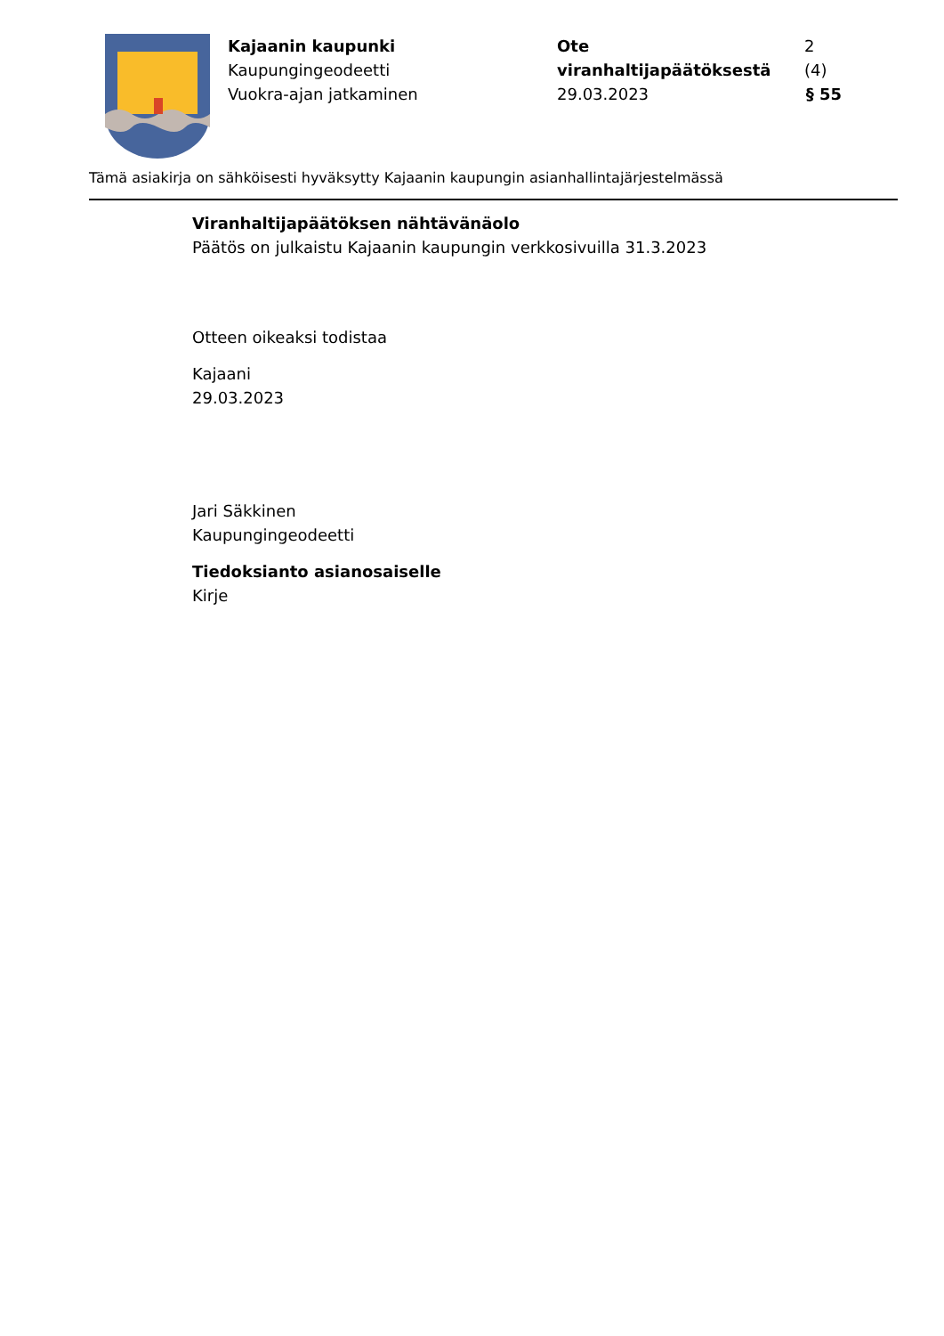Kajaanin kaupunki
Kaupungingeodeetti
Vuokra-ajan jatkaminen
Ote viranhaltijapäätöksestä 2 (4)
29.03.2023 § 55
Tämä asiakirja on sähköisesti hyväksytty Kajaanin kaupungin asianhallintajärjestelmässä
Viranhaltijapäätöksen nähtävänäolo
Päätös on julkaistu Kajaanin kaupungin verkkosivuilla 31.3.2023
Otteen oikeaksi todistaa
Kajaani
29.03.2023
Jari Säkkinen
Kaupungingeodeetti
Tiedoksianto asianosaiselle
Kirje